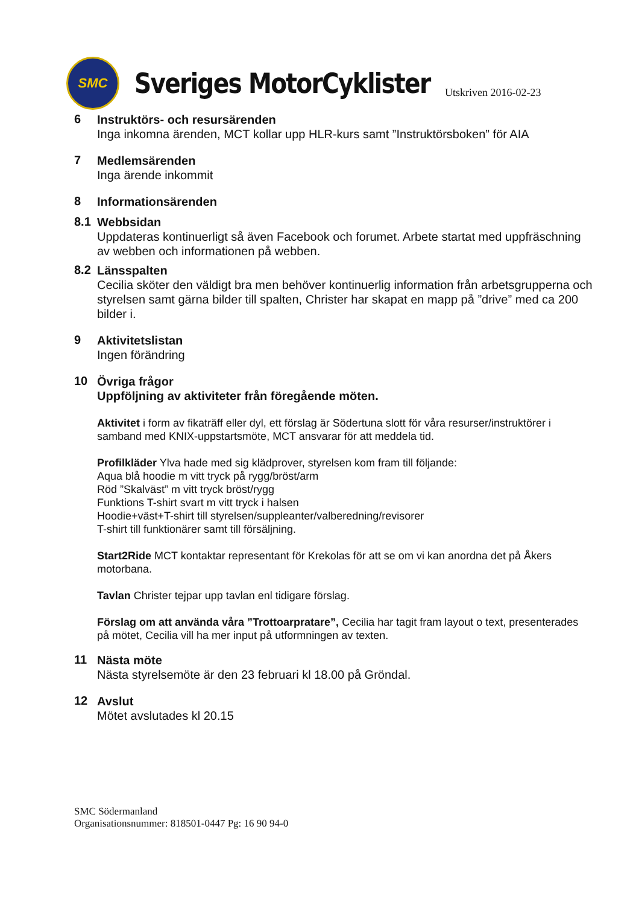SMC
Sveriges MotorCyklister
Utskriven 2016-02-23
6
Instruktörs- och resursärenden
Inga inkomna ärenden, MCT kollar upp HLR-kurs samt ”Instruktörsboken” för AIA
7
Medlemsärenden
Inga ärende inkommit
8
Informationsärenden
8.1
Webbsidan
Uppdateras kontinuerligt så även Facebook och forumet. Arbete startat med uppfräschning av webben och informationen på webben.
8.2
Länsspalten
Cecilia sköter den väldigt bra men behöver kontinuerlig information från arbetsgrupperna och styrelsen samt gärna bilder till spalten, Christer har skapat en mapp på ”drive” med ca 200 bilder i.
9
Aktivitetslistan
Ingen förändring
10
Övriga frågor
Uppföljning av aktiviteter från föregående möten.
Aktivitet i form av fikaträff eller dyl, ett förslag är Södertuna slott för våra resurser/instruktörer i samband med KNIX-uppstartsmöte, MCT ansvarar för att meddela tid.
Profilkläder Ylva hade med sig klädprover, styrelsen kom fram till följande:
Aqua blå hoodie m vitt tryck på rygg/bröst/arm
Röd ”Skalväst” m vitt tryck bröst/rygg
Funktions T-shirt svart m vitt tryck i halsen
Hoodie+väst+T-shirt till styrelsen/suppleanter/valberedning/revisorer
T-shirt till funktionärer samt till försäljning.
Start2Ride MCT kontaktar representant för Krekolas för att se om vi kan anordna det på Åkers motorbana.
Tavlan Christer tejpar upp tavlan enl tidigare förslag.
Förslag om att använda våra ”Trottoarpratare”, Cecilia har tagit fram layout o text, presenterades på mötet, Cecilia vill ha mer input på utformningen av texten.
11
Nästa möte
Nästa styrelsemöte är den 23 februari kl 18.00 på Gröndal.
12
Avslut
Mötet avslutades kl 20.15
SMC Södermanland
Organisationsnummer: 818501-0447 Pg: 16 90 94-0